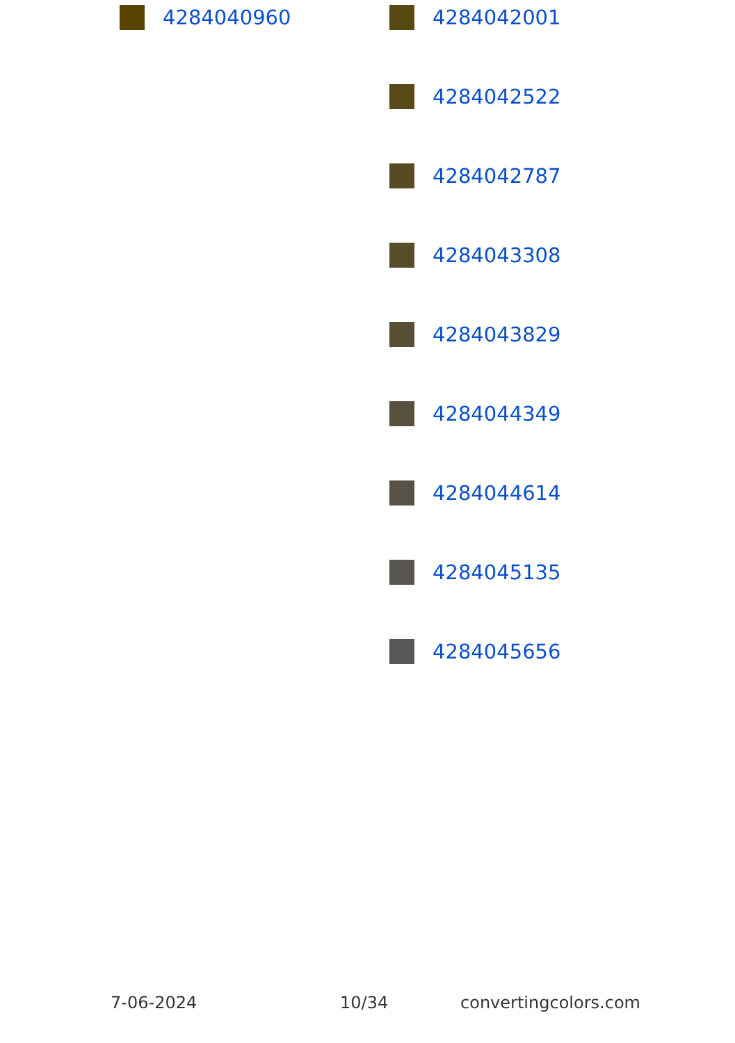4284040960
4284042001
4284042522
4284042787
4284043308
4284043829
4284044349
4284044614
4284045135
4284045656
7-06-2024 10/34 convertingcolors.com